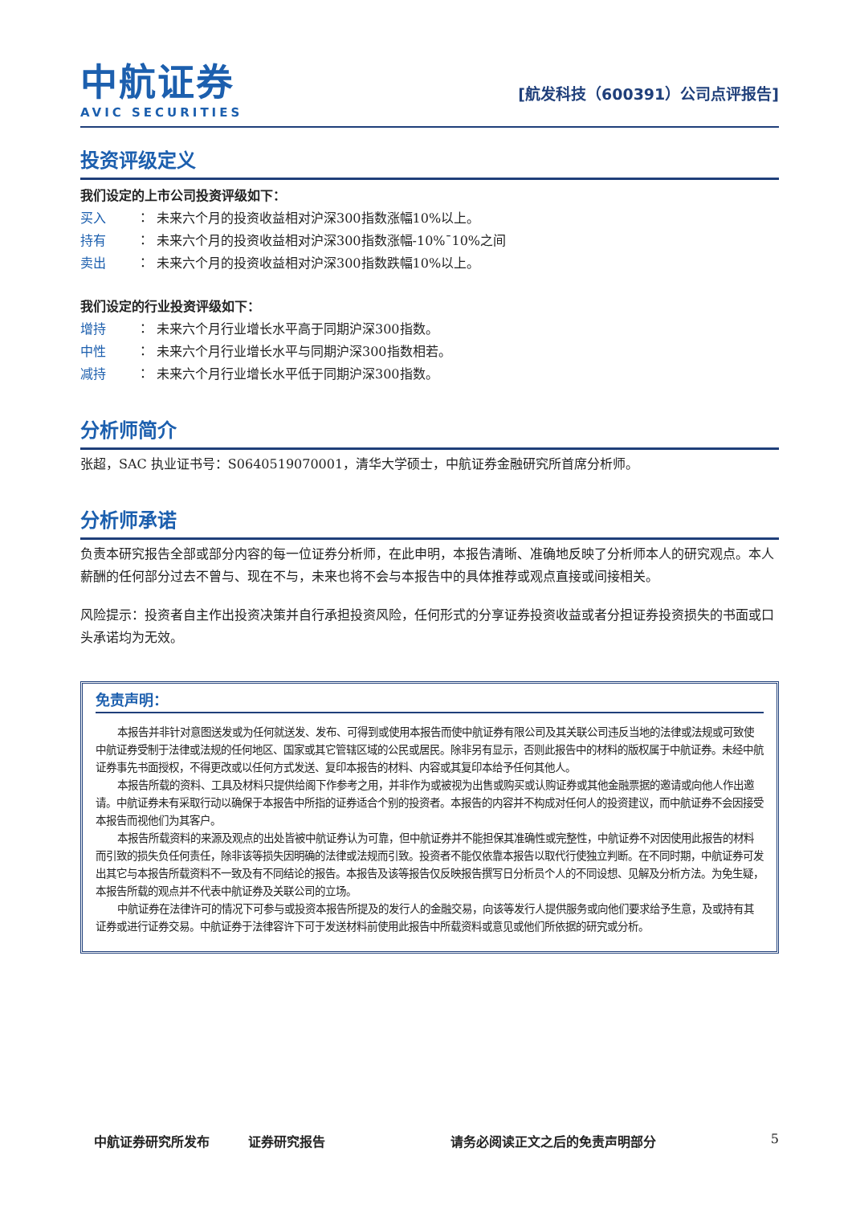中航证券
AVIC SECURITIES
[航发科技（600391）公司点评报告]
投资评级定义
我们设定的上市公司投资评级如下：
买入 ： 未来六个月的投资收益相对沪深300指数涨幅10%以上。
持有 ： 未来六个月的投资收益相对沪深300指数涨幅-10%¯10%之间
卖出 ： 未来六个月的投资收益相对沪深300指数跌幅10%以上。
我们设定的行业投资评级如下：
增持 ： 未来六个月行业增长水平高于同期沪深300指数。
中性 ： 未来六个月行业增长水平与同期沪深300指数相若。
减持 ： 未来六个月行业增长水平低于同期沪深300指数。
分析师简介
张超，SAC 执业证书号：S0640519070001，清华大学硕士，中航证券金融研究所首席分析师。
分析师承诺
负责本研究报告全部或部分内容的每一位证券分析师，在此申明，本报告清晰、准确地反映了分析师本人的研究观点。本人薪酬的任何部分过去不曾与、现在不与，未来也将不会与本报告中的具体推荐或观点直接或间接相关。
风险提示：投资者自主作出投资决策并自行承担投资风险，任何形式的分享证券投资收益或者分担证券投资损失的书面或口头承诺均为无效。
免责声明：
本报告并非针对意图送发或为任何就送发、发布、可得到或使用本报告而使中航证券有限公司及其关联公司违反当地的法律或法规或可致使中航证券受制于法律或法规的任何地区、国家或其它管辖区域的公民或居民。除非另有显示，否则此报告中的材料的版权属于中航证券。未经中航证券事先书面授权，不得更改或以任何方式发送、复印本报告的材料、内容或其复印本给予任何其他人。
本报告所载的资料、工具及材料只提供给阁下作参考之用，并非作为或被视为出售或购买或认购证券或其他金融票据的邀请或向他人作出邀请。中航证券未有采取行动以确保于本报告中所指的证券适合个别的投资者。本报告的内容并不构成对任何人的投资建议，而中航证券不会因接受本报告而视他们为其客户。
本报告所载资料的来源及观点的出处皆被中航证券认为可靠，但中航证券并不能担保其准确性或完整性，中航证券不对因使用此报告的材料而引致的损失负任何责任，除非该等损失因明确的法律或法规而引致。投资者不能仅依靠本报告以取代行使独立判断。在不同时期，中航证券可发出其它与本报告所载资料不一致及有不同结论的报告。本报告及该等报告仅反映报告撰写日分析员个人的不同设想、见解及分析方法。为免生疑，本报告所载的观点并不代表中航证券及关联公司的立场。
中航证券在法律许可的情况下可参与或投资本报告所提及的发行人的金融交易，向该等发行人提供服务或向他们要求给予生意，及或持有其证券或进行证券交易。中航证券于法律容许下可于发送材料前使用此报告中所载资料或意见或他们所依据的研究或分析。
中航证券研究所发布 证券研究报告 请务必阅读正文之后的免责声明部分 5